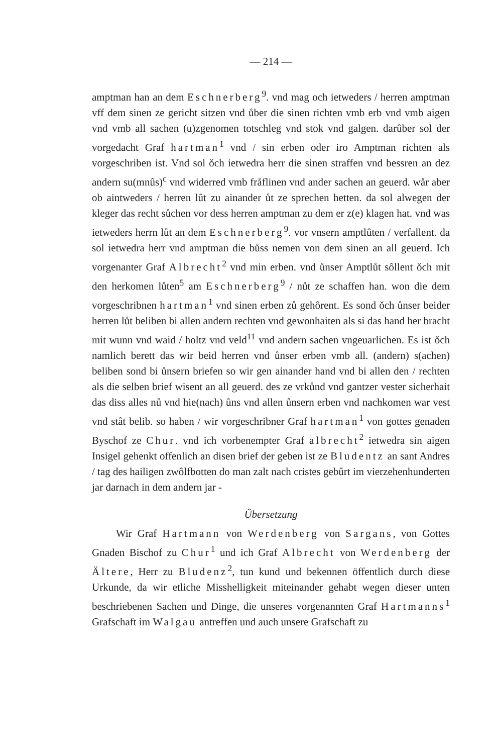— 214 —
amptman han an dem Eschnerberg<sup>9</sup>. vnd mag och ietweders / herren amptman vff dem sinen ze gericht sitzen vnd ůber die sinen richten vmb erb vnd vmb aigen vnd vmb all sachen (u)zgenomen totschleg vnd stok vnd galgen. darûber sol der vorgedacht Graf hartman<sup>1</sup> vnd / sin erben oder iro Amptman richten als vorgeschriben ist. Vnd sol ǒch ietwedra herr die sinen straffen vnd bessren an dez andern su(mnûs)<sup>c</sup> vnd widerred vmb fråflinen vnd ander sachen an geuerd. wår aber ob aintweders / herren lût zu ainander ůt ze sprechen hetten. da sol alwegen der kleger das recht sůchen vor dess herren amptman zu dem er z(e) klagen hat. vnd was ietweders herrn lůt an dem Eschnerberg<sup>9</sup>. vor vnsern amptlûten / verfallent. da sol ietwedra herr vnd amptman die bůss nemen von dem sinen an all geuerd. Ich vorgenanter Graf Albrecht<sup>2</sup> vnd min erben. vnd ůnser Amptlůt sôllent ǒch mit den herkomen lůten<sup>5</sup> am Eschnerberg<sup>9</sup> / nůt ze schaffen han. won die dem vorgeschribnen hartman<sup>1</sup> vnd sinen erben zů gehôrent. Es sond ǒch ůnser beider herren lůt beliben bi allen andern rechten vnd gewonhaiten als si das hand her bracht mit wunn vnd waid / holtz vnd veld<sup>11</sup> vnd andern sachen vngeuarlichen. Es ist ǒch namlich berett das wir beid herren vnd ůnser erben vmb all. (andern) s(achen) beliben sond bi ůnsern briefen so wir gen ainander hand vnd bi allen den / rechten als die selben brief wisent an all geuerd. des ze vrkůnd vnd gantzer vester sicherhait das diss alles nů vnd hie(nach) ůns vnd allen ůnsern erben vnd nachkomen war vest vnd ståt belib. so haben / wir vorgeschribner Graf hartman<sup>1</sup> von gottes genaden Byschof ze Chur. vnd ich vorbenempter Graf albrecht<sup>2</sup> ietwedra sin aigen Insigel gehenkt offenlich an disen brief der geben ist ze Bludentz an sant Andres / tag des hailigen zwôlfbotten do man zalt nach cristes gebûrt im vierzehenhunderten jar darnach in dem andern jar -
Übersetzung
Wir Graf Hartmann von Werdenberg von Sargans, von Gottes Gnaden Bischof zu Chur<sup>1</sup> und ich Graf Albrecht von Werdenberg der Ältere, Herr zu Bludenz<sup>2</sup>, tun kund und bekennen öffentlich durch diese Urkunde, da wir etliche Misshelligkeit miteinander gehabt wegen dieser unten beschriebenen Sachen und Dinge, die unseres vorgenannten Graf Hartmanns<sup>1</sup> Grafschaft im Walgau antreffen und auch unsere Grafschaft zu